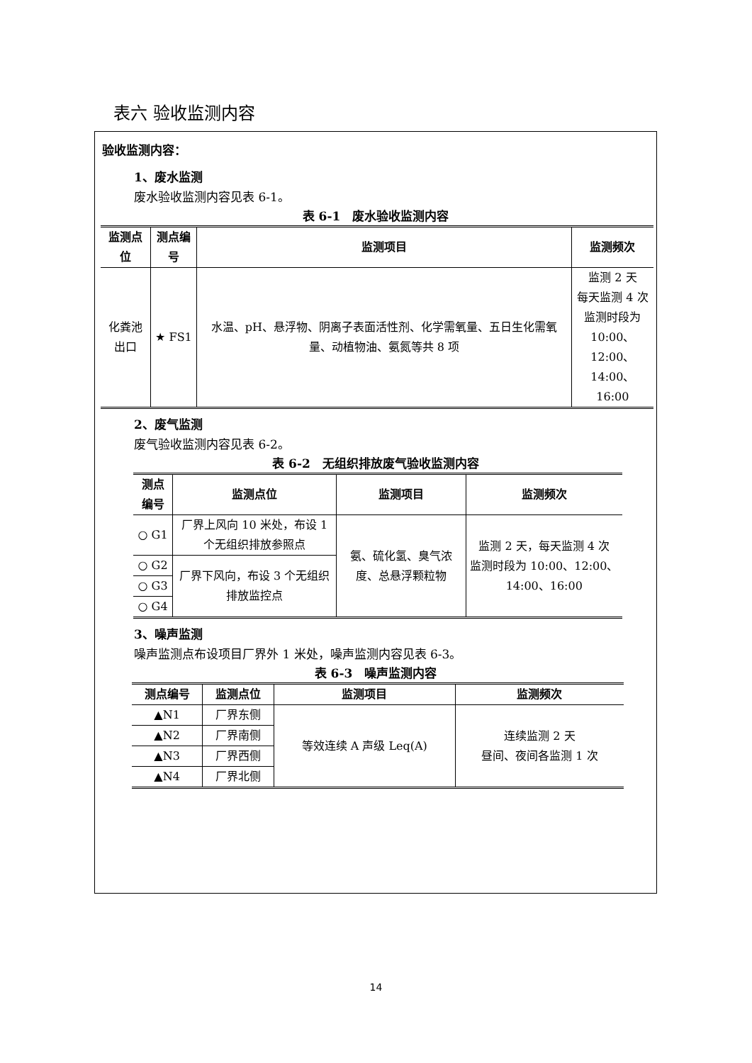表六 验收监测内容
验收监测内容：
1、废水监测
废水验收监测内容见表 6-1。
表 6-1　废水验收监测内容
| 监测点位 | 测点编号 | 监测项目 | 监测频次 |
| --- | --- | --- | --- |
| 化粪池出口 | ★ FS1 | 水温、pH、悬浮物、阴离子表面活性剂、化学需氧量、五日生化需氧量、动植物油、氨氮等共 8 项 | 监测 2 天 每天监测 4 次 监测时段为 10:00、12:00、 14:00、16:00 |
2、废气监测
废气验收监测内容见表 6-2。
表 6-2　无组织排放废气验收监测内容
| 测点编号 | 监测点位 | 监测项目 | 监测频次 |
| --- | --- | --- | --- |
| ○ G1 | 厂界上风向 10 米处，布设 1 个无组织排放参照点 | 氨、硫化氢、臭气浓度、总悬浮颗粒物 | 监测 2 天，每天监测 4 次 监测时段为 10:00、12:00、14:00、16:00 |
| ○ G2 | 厂界下风向，布设 3 个无组织排放监控点 | | |
| ○ G3 | | | |
| ○ G4 | | | |
3、噪声监测
噪声监测点布设项目厂界外 1 米处，噪声监测内容见表 6-3。
表 6-3　噪声监测内容
| 测点编号 | 监测点位 | 监测项目 | 监测频次 |
| --- | --- | --- | --- |
| ▲N1 | 厂界东侧 | 等效连续 A 声级 Leq(A) | 连续监测 2 天 昼间、夜间各监测 1 次 |
| ▲N2 | 厂界南侧 | | |
| ▲N3 | 厂界西侧 | | |
| ▲N4 | 厂界北侧 | | |
14